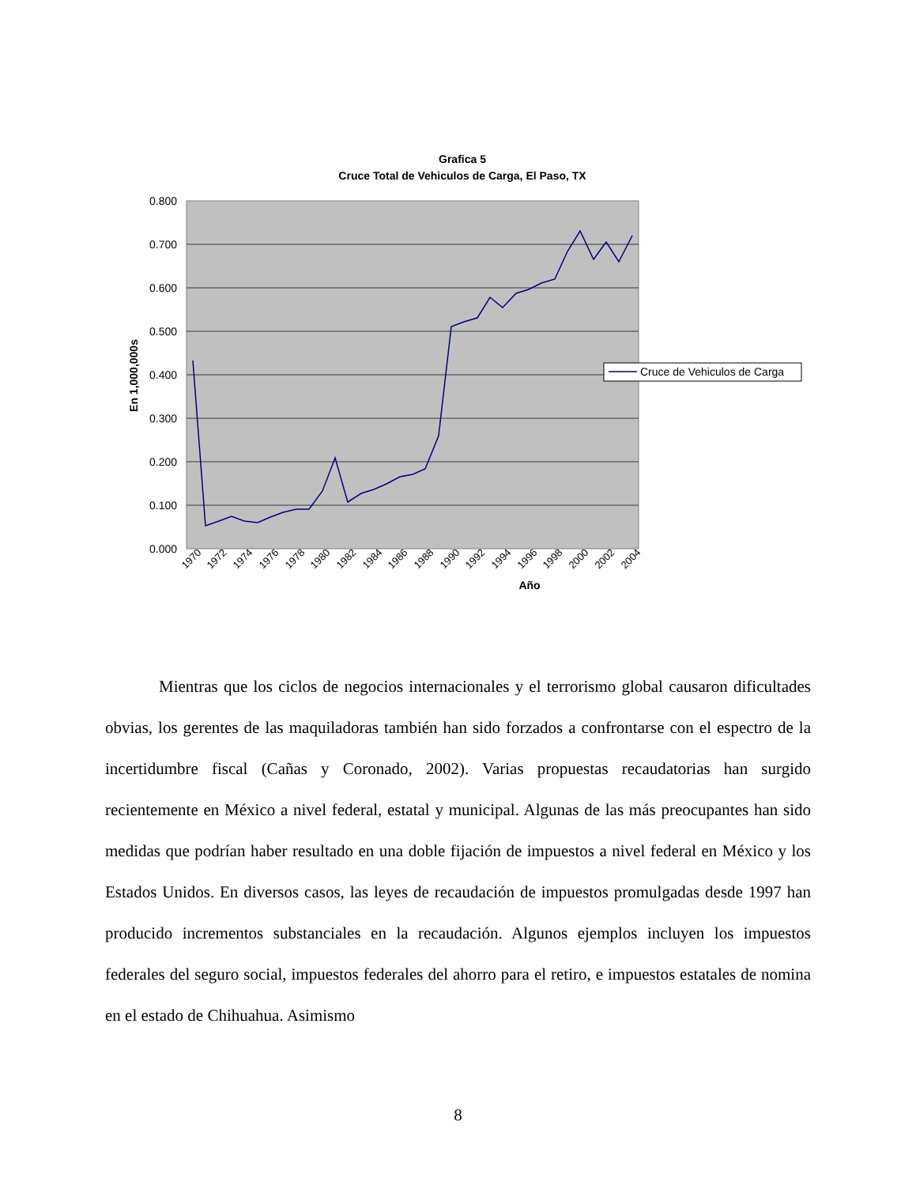Grafica 5
Cruce Total de Vehiculos de Carga, El Paso, TX
0.800
0.700
0.600
0.500
0.400
0.300
0.200
0.100
0.000
En 1,000,000s
Año
1970
1972
1974
1976
1978
1980
1982
1984
1986
1988
1990
1992
1994
1996
1998
2000
2002
2004
Cruce de Vehiculos de Carga
Mientras que los ciclos de negocios internacionales y el terrorismo global causaron dificultades obvias, los gerentes de las maquiladoras también han sido forzados a confrontarse con el espectro de la incertidumbre fiscal (Cañas y Coronado, 2002). Varias propuestas recaudatorias han surgido recientemente en México a nivel federal, estatal y municipal. Algunas de las más preocupantes han sido medidas que podrían haber resultado en una doble fijación de impuestos a nivel federal en México y los Estados Unidos. En diversos casos, las leyes de recaudación de impuestos promulgadas desde 1997 han producido incrementos substanciales en la recaudación. Algunos ejemplos incluyen los impuestos federales del seguro social, impuestos federales del ahorro para el retiro, e impuestos estatales de nomina en el estado de Chihuahua. Asimismo
8